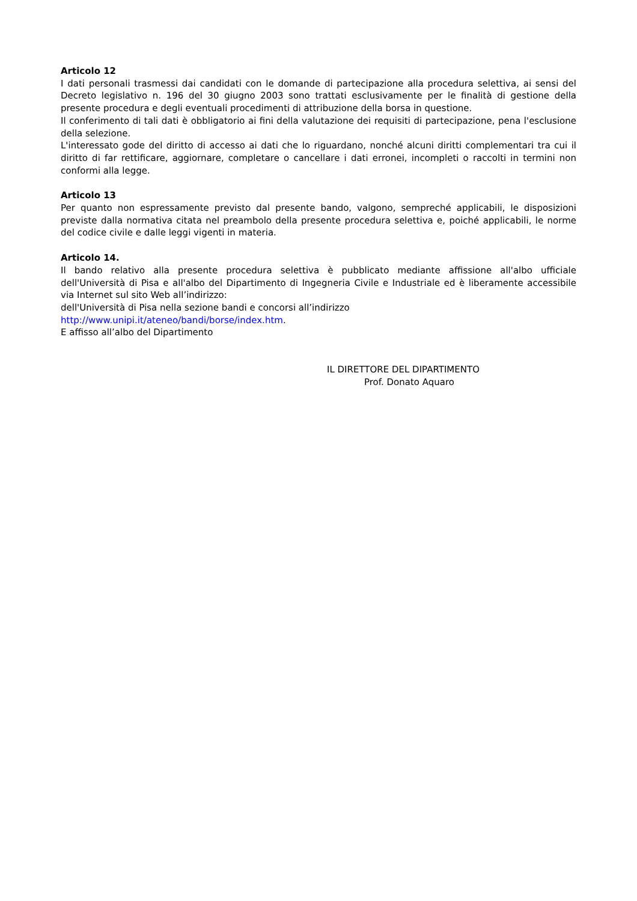Articolo 12
I dati personali trasmessi dai candidati con le domande di partecipazione alla procedura selettiva, ai sensi del Decreto legislativo n. 196 del 30 giugno 2003 sono trattati esclusivamente per le finalità di gestione della presente procedura e degli eventuali procedimenti di attribuzione della borsa in questione.
Il conferimento di tali dati è obbligatorio ai fini della valutazione dei requisiti di partecipazione, pena l'esclusione della selezione.
L'interessato gode del diritto di accesso ai dati che lo riguardano, nonché alcuni diritti complementari tra cui il diritto di far rettificare, aggiornare, completare o cancellare i dati erronei, incompleti o raccolti in termini non conformi alla legge.
Articolo 13
Per quanto non espressamente previsto dal presente bando, valgono, sempreché applicabili, le disposizioni previste dalla normativa citata nel preambolo della presente procedura selettiva e, poiché applicabili, le norme del codice civile e dalle leggi vigenti in materia.
Articolo 14.
Il bando relativo alla presente procedura selettiva è pubblicato mediante affissione all'albo ufficiale dell'Università di Pisa e all'albo del Dipartimento di Ingegneria Civile e Industriale ed è liberamente accessibile via Internet sul sito Web all’indirizzo:
dell'Università di Pisa nella sezione bandi e concorsi all’indirizzo
http://www.unipi.it/ateneo/bandi/borse/index.htm.
E affisso all’albo del Dipartimento
IL DIRETTORE DEL DIPARTIMENTO
Prof. Donato Aquaro